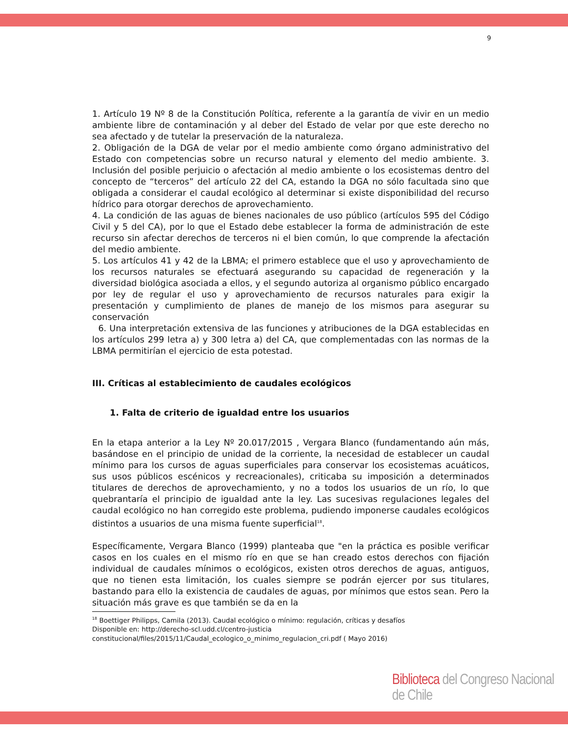9
1. Artículo 19 Nº 8 de la Constitución Política, referente a la garantía de vivir en un medio ambiente libre de contaminación y al deber del Estado de velar por que este derecho no sea afectado y de tutelar la preservación de la naturaleza.
2. Obligación de la DGA de velar por el medio ambiente como órgano administrativo del Estado con competencias sobre un recurso natural y elemento del medio ambiente. 3. Inclusión del posible perjuicio o afectación al medio ambiente o los ecosistemas dentro del concepto de “terceros” del artículo 22 del CA, estando la DGA no sólo facultada sino que obligada a considerar el caudal ecológico al determinar si existe disponibilidad del recurso hídrico para otorgar derechos de aprovechamiento.
4. La condición de las aguas de bienes nacionales de uso público (artículos 595 del Código Civil y 5 del CA), por lo que el Estado debe establecer la forma de administración de este recurso sin afectar derechos de terceros ni el bien común, lo que comprende la afectación del medio ambiente.
5. Los artículos 41 y 42 de la LBMA; el primero establece que el uso y aprovechamiento de los recursos naturales se efectuará asegurando su capacidad de regeneración y la diversidad biológica asociada a ellos, y el segundo autoriza al organismo público encargado por ley de regular el uso y aprovechamiento de recursos naturales para exigir la presentación y cumplimiento de planes de manejo de los mismos para asegurar su conservación
6. Una interpretación extensiva de las funciones y atribuciones de la DGA establecidas en los artículos 299 letra a) y 300 letra a) del CA, que complementadas con las normas de la LBMA permitirían el ejercicio de esta potestad.
III. Críticas al establecimiento de caudales ecológicos
1. Falta de criterio de igualdad entre los usuarios
En la etapa anterior a la Ley Nº 20.017/2015 , Vergara Blanco (fundamentando aún más, basándose en el principio de unidad de la corriente, la necesidad de establecer un caudal mínimo para los cursos de aguas superficiales para conservar los ecosistemas acuáticos, sus usos públicos escénicos y recreacionales), criticaba su imposición a determinados titulares de derechos de aprovechamiento, y no a todos los usuarios de un río, lo que quebrantaría el principio de igualdad ante la ley. Las sucesivas regulaciones legales del caudal ecológico no han corregido este problema, pudiendo imponerse caudales ecológicos distintos a usuarios de una misma fuente superficial<sup>18</sup>.
Específicamente, Vergara Blanco (1999) planteaba que "en la práctica es posible verificar casos en los cuales en el mismo río en que se han creado estos derechos con fijación individual de caudales mínimos o ecológicos, existen otros derechos de aguas, antiguos, que no tienen esta limitación, los cuales siempre se podrán ejercer por sus titulares, bastando para ello la existencia de caudales de aguas, por mínimos que estos sean. Pero la situación más grave es que también se da en la
<sup>18</sup> Boettiger Philipps, Camila (2013). Caudal ecológico o mínimo: regulación, críticas y desafíos
Disponible en: http://derecho-scl.udd.cl/centro-justicia
constitucional/files/2015/11/Caudal_ecologico_o_minimo_regulacion_cri.pdf ( Mayo 2016)
Biblioteca del Congreso Nacional de Chile